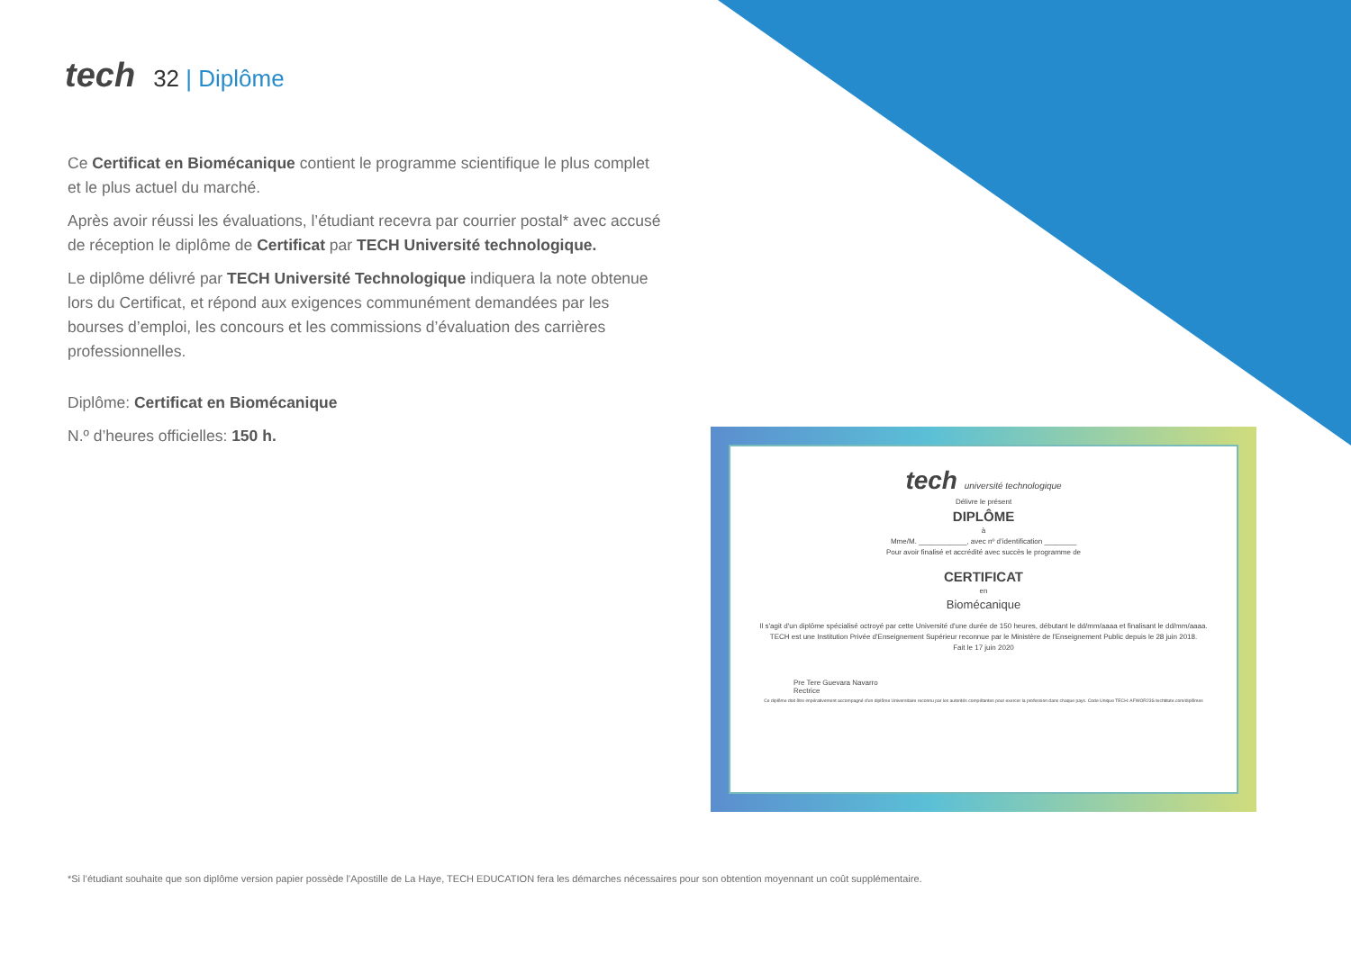tech 32 | Diplôme
Ce Certificat en Biomécanique contient le programme scientifique le plus complet et le plus actuel du marché.
Après avoir réussi les évaluations, l’étudiant recevra par courrier postal* avec accusé de réception le diplôme de Certificat par TECH Université technologique.
Le diplôme délivré par TECH Université Technologique indiquera la note obtenue lors du Certificat, et répond aux exigences communément demandées par les bourses d’emploi, les concours et les commissions d’évaluation des carrières professionnelles.
Diplôme: Certificat en Biomécanique
N.º d’heures officielles: 150 h.
tech université technologique
Délivre le présent
DIPLÔME
à
Mme/M. ____________, avec nº d’identification ________
Pour avoir finalisé et accrédité avec succès le programme de
CERTIFICAT
en
Biomécanique
Il s'agit d'un diplôme spécialisé octroyé par cette Université d'une durée de 150 heures, débutant le dd/mm/aaaa et finalisant le dd/mm/aaaa.
TECH est une Institution Privée d'Enseignement Supérieur reconnue par le Ministère de l'Enseignement Public depuis le 28 juin 2018.
Fait le 17 juin 2020
Pre Tere Guevara Navarro
Rectrice
Ce diplôme doit être impérativement accompagné d'un diplôme Universitaire reconnu par les autorités compétantes pour exercer la profession dans chaque pays. Code Unique TECH: AFWOR23S techtitute.com/diplômes
*Si l’étudiant souhaite que son diplôme version papier possède l’Apostille de La Haye, TECH EDUCATION fera les démarches nécessaires pour son obtention moyennant un coût supplémentaire.